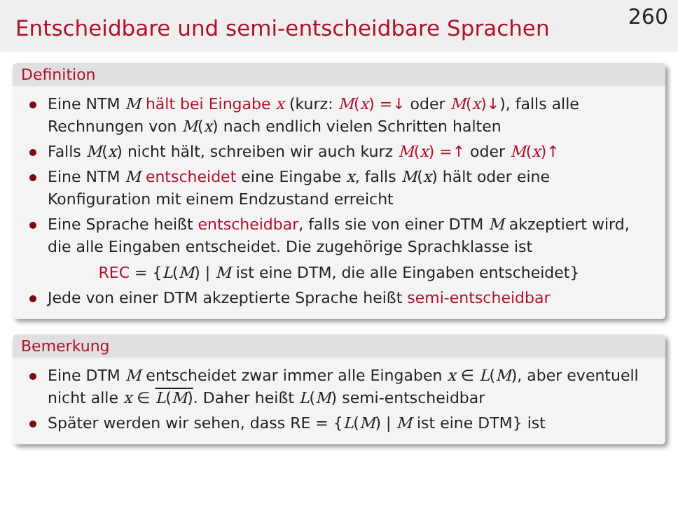Entscheidbare und semi-entscheidbare Sprachen
260
Definition
Eine NTM M hält bei Eingabe x (kurz: M(x) =↓ oder M(x)↓), falls alle Rechnungen von M(x) nach endlich vielen Schritten halten
Falls M(x) nicht hält, schreiben wir auch kurz M(x) =↑ oder M(x)↑
Eine NTM M entscheidet eine Eingabe x, falls M(x) hält oder eine Konfiguration mit einem Endzustand erreicht
Eine Sprache heißt entscheidbar, falls sie von einer DTM M akzeptiert wird, die alle Eingaben entscheidet. Die zugehörige Sprachklasse ist
REC = {L(M) | M ist eine DTM, die alle Eingaben entscheidet}
Jede von einer DTM akzeptierte Sprache heißt semi-entscheidbar
Bemerkung
Eine DTM M entscheidet zwar immer alle Eingaben x ∈ L(M), aber eventuell nicht alle x ∈ L(M). Daher heißt L(M) semi-entscheidbar
Später werden wir sehen, dass RE = {L(M) | M ist eine DTM} ist